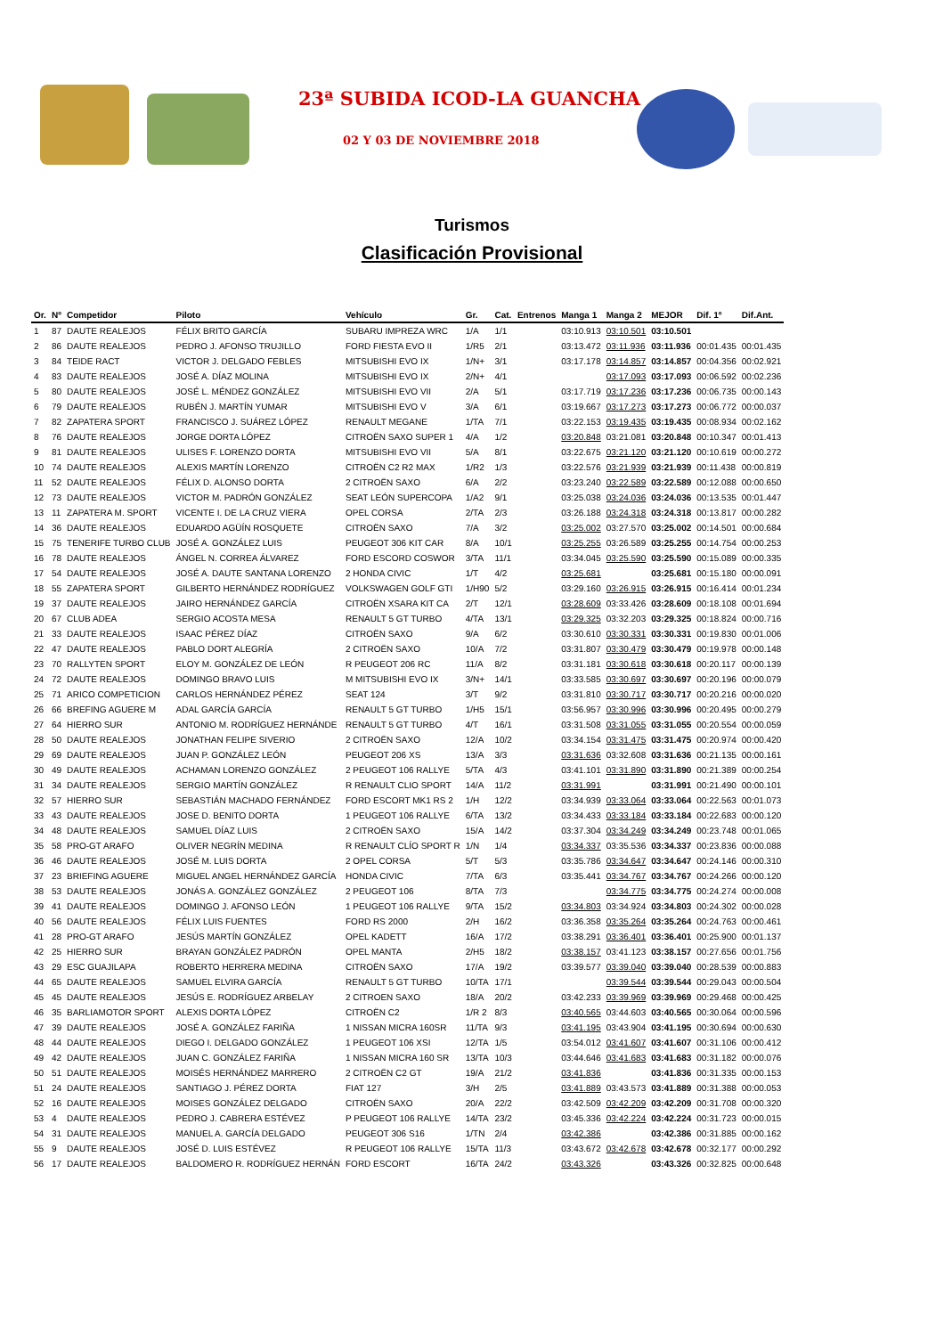23ª SUBIDA ICOD-LA GUANCHA
02 Y 03 DE NOVIEMBRE 2018
Turismos
Clasificación Provisional
| Or. | Nº | Competidor | Piloto | Vehículo | Gr. | Cat. | Entrenos | Manga 1 | Manga 2 | MEJOR | Dif. 1º | Dif.Ant. |
| --- | --- | --- | --- | --- | --- | --- | --- | --- | --- | --- | --- | --- |
| 1 | 87 | DAUTE REALEJOS | FÉLIX BRITO GARCÍA | SUBARU IMPREZA WRC | 1/A | 1/1 | | 03:10.913 | 03:10.501 | 03:10.501 | | |
| 2 | 86 | DAUTE REALEJOS | PEDRO J. AFONSO TRUJILLO | FORD FIESTA EVO II | 1/R5 | 2/1 | | 03:13.472 | 03:11.936 | 03:11.936 | 00:01.435 | 00:01.435 |
| 3 | 84 | TEIDE RACT | VICTOR J. DELGADO FEBLES | MITSUBISHI EVO IX | 1/N+ | 3/1 | | 03:17.178 | 03:14.857 | 03:14.857 | 00:04.356 | 00:02.921 |
| 4 | 83 | DAUTE REALEJOS | JOSÉ A. DÍAZ MOLINA | MITSUBISHI EVO IX | 2/N+ | 4/1 | | | 03:17.093 | 03:17.093 | 00:06.592 | 00:02.236 |
| 5 | 80 | DAUTE REALEJOS | JOSÉ L. MÉNDEZ GONZÁLEZ | MITSUBISHI EVO VII | 2/A | 5/1 | | 03:17.719 | 03:17.236 | 03:17.236 | 00:06.735 | 00:00.143 |
| 6 | 79 | DAUTE REALEJOS | RUBÉN J. MARTÍN YUMAR | MITSUBISHI EVO V | 3/A | 6/1 | | 03:19.667 | 03:17.273 | 03:17.273 | 00:06.772 | 00:00.037 |
| 7 | 82 | ZAPATERA SPORT | FRANCISCO J. SUÁREZ LÓPEZ | RENAULT MEGANE | 1/TA | 7/1 | | 03:22.153 | 03:19.435 | 03:19.435 | 00:08.934 | 00:02.162 |
| 8 | 76 | DAUTE REALEJOS | JORGE DORTA LÓPEZ | CITROËN SAXO SUPER 1 | 4/A | 1/2 | | 03:20.848 | 03:21.081 | 03:20.848 | 00:10.347 | 00:01.413 |
| 9 | 81 | DAUTE REALEJOS | ULISES F. LORENZO DORTA | MITSUBISHI EVO VII | 5/A | 8/1 | | 03:22.675 | 03:21.120 | 03:21.120 | 00:10.619 | 00:00.272 |
| 10 | 74 | DAUTE REALEJOS | ALEXIS MARTÍN LORENZO | CITROËN C2 R2 MAX | 1/R2 | 1/3 | | 03:22.576 | 03:21.939 | 03:21.939 | 00:11.438 | 00:00.819 |
| 11 | 52 | DAUTE REALEJOS | FÉLIX D. ALONSO DORTA | 2 CITROËN SAXO | 6/A | 2/2 | | 03:23.240 | 03:22.589 | 03:22.589 | 00:12.088 | 00:00.650 |
| 12 | 73 | DAUTE REALEJOS | VICTOR M. PADRÓN GONZÁLEZ | SEAT LEÓN SUPERCOPA | 1/A2 | 9/1 | | 03:25.038 | 03:24.036 | 03:24.036 | 00:13.535 | 00:01.447 |
| 13 | 11 | ZAPATERA M. SPORT | VICENTE I. DE LA CRUZ VIERA | OPEL CORSA | 2/TA | 2/3 | | 03:26.188 | 03:24.318 | 03:24.318 | 00:13.817 | 00:00.282 |
| 14 | 36 | DAUTE REALEJOS | EDUARDO AGÜÍN ROSQUETE | CITROËN SAXO | 7/A | 3/2 | | 03:25.002 | 03:27.570 | 03:25.002 | 00:14.501 | 00:00.684 |
| 15 | 75 | TENERIFE TURBO CLUB | JOSÉ A. GONZÁLEZ LUIS | PEUGEOT 306 KIT CAR | 8/A | 10/1 | | 03:25.255 | 03:26.589 | 03:25.255 | 00:14.754 | 00:00.253 |
| 16 | 78 | DAUTE REALEJOS | ÁNGEL N. CORREA ÁLVAREZ | FORD ESCORD COSWOR | 3/TA | 11/1 | | 03:34.045 | 03:25.590 | 03:25.590 | 00:15.089 | 00:00.335 |
| 17 | 54 | DAUTE REALEJOS | JOSÉ A. DAUTE SANTANA LORENZO | 2 HONDA CIVIC | 1/T | 4/2 | | 03:25.681 | | 03:25.681 | 00:15.180 | 00:00.091 |
| 18 | 55 | ZAPATERA SPORT | GILBERTO HERNÁNDEZ RODRÍGUEZ | VOLKSWAGEN GOLF GTI | 1/H90 | 5/2 | | 03:29.160 | 03:26.915 | 03:26.915 | 00:16.414 | 00:01.234 |
| 19 | 37 | DAUTE REALEJOS | JAIRO HERNÁNDEZ GARCÍA | CITROËN XSARA KIT CA | 2/T | 12/1 | | 03:28.609 | 03:33.426 | 03:28.609 | 00:18.108 | 00:01.694 |
| 20 | 67 | CLUB ADEA | SERGIO ACOSTA MESA | RENAULT 5 GT TURBO | 4/TA | 13/1 | | 03:29.325 | 03:32.203 | 03:29.325 | 00:18.824 | 00:00.716 |
| 21 | 33 | DAUTE REALEJOS | ISAAC PÉREZ DÍAZ | CITROËN SAXO | 9/A | 6/2 | | 03:30.610 | 03:30.331 | 03:30.331 | 00:19.830 | 00:01.006 |
| 22 | 47 | DAUTE REALEJOS | PABLO DORT ALEGRÍA | 2 CITROËN SAXO | 10/A | 7/2 | | 03:31.807 | 03:30.479 | 03:30.479 | 00:19.978 | 00:00.148 |
| 23 | 70 | RALLYTEN SPORT | ELOY M. GONZÁLEZ DE LEÓN | R PEUGEOT 206 RC | 11/A | 8/2 | | 03:31.181 | 03:30.618 | 03:30.618 | 00:20.117 | 00:00.139 |
| 24 | 72 | DAUTE REALEJOS | DOMINGO BRAVO LUIS | M MITSUBISHI EVO IX | 3/N+ | 14/1 | | 03:33.585 | 03:30.697 | 03:30.697 | 00:20.196 | 00:00.079 |
| 25 | 71 | ARICO COMPETICION | CARLOS HERNÁNDEZ PÉREZ | SEAT 124 | 3/T | 9/2 | | 03:31.810 | 03:30.717 | 03:30.717 | 00:20.216 | 00:00.020 |
| 26 | 66 | BREFING AGUERE M | ADAL GARCÍA GARCÍA | RENAULT 5 GT TURBO | 1/H5 | 15/1 | | 03:56.957 | 03:30.996 | 03:30.996 | 00:20.495 | 00:00.279 |
| 27 | 64 | HIERRO SUR | ANTONIO M. RODRÍGUEZ HERNÁNDE | RENAULT 5 GT TURBO | 4/T | 16/1 | | 03:31.508 | 03:31.055 | 03:31.055 | 00:20.554 | 00:00.059 |
| 28 | 50 | DAUTE REALEJOS | JONATHAN FELIPE SIVERIO | 2 CITROËN SAXO | 12/A | 10/2 | | 03:34.154 | 03:31.475 | 03:31.475 | 00:20.974 | 00:00.420 |
| 29 | 69 | DAUTE REALEJOS | JUAN P. GONZÁLEZ LEÓN | PEUGEOT 206 XS | 13/A | 3/3 | | 03:31.636 | 03:32.608 | 03:31.636 | 00:21.135 | 00:00.161 |
| 30 | 49 | DAUTE REALEJOS | ACHAMAN LORENZO GONZÁLEZ | 2 PEUGEOT 106 RALLYE | 5/TA | 4/3 | | 03:41.101 | 03:31.890 | 03:31.890 | 00:21.389 | 00:00.254 |
| 31 | 34 | DAUTE REALEJOS | SERGIO MARTÍN GONZÁLEZ | R RENAULT CLIO SPORT | 14/A | 11/2 | | 03:31.991 | | 03:31.991 | 00:21.490 | 00:00.101 |
| 32 | 57 | HIERRO SUR | SEBASTIÁN MACHADO FERNÁNDEZ | FORD ESCORT MK1 RS 2 | 1/H | 12/2 | | 03:34.939 | 03:33.064 | 03:33.064 | 00:22.563 | 00:01.073 |
| 33 | 43 | DAUTE REALEJOS | JOSE D. BENITO DORTA | 1 PEUGEOT 106 RALLYE | 6/TA | 13/2 | | 03:34.433 | 03:33.184 | 03:33.184 | 00:22.683 | 00:00.120 |
| 34 | 48 | DAUTE REALEJOS | SAMUEL DÍAZ LUIS | 2 CITROËN SAXO | 15/A | 14/2 | | 03:37.304 | 03:34.249 | 03:34.249 | 00:23.748 | 00:01.065 |
| 35 | 58 | PRO-GT ARAFO | OLIVER NEGRÍN MEDINA | R RENAULT CLÍO SPORT R | 1/N | 1/4 | | 03:34.337 | 03:35.536 | 03:34.337 | 00:23.836 | 00:00.088 |
| 36 | 46 | DAUTE REALEJOS | JOSÉ M. LUIS DORTA | 2 OPEL CORSA | 5/T | 5/3 | | 03:35.786 | 03:34.647 | 03:34.647 | 00:24.146 | 00:00.310 |
| 37 | 23 | BRIEFING AGUERE | MIGUEL ANGEL HERNÁNDEZ GARCÍA | HONDA CIVIC | 7/TA | 6/3 | | 03:35.441 | 03:34.767 | 03:34.767 | 00:24.266 | 00:00.120 |
| 38 | 53 | DAUTE REALEJOS | JONÁS A. GONZÁLEZ GONZÁLEZ | 2 PEUGEOT 106 | 8/TA | 7/3 | | | 03:34.775 | 03:34.775 | 00:24.274 | 00:00.008 |
| 39 | 41 | DAUTE REALEJOS | DOMINGO J. AFONSO LEÓN | 1 PEUGEOT 106 RALLYE | 9/TA | 15/2 | | 03:34.803 | 03:34.924 | 03:34.803 | 00:24.302 | 00:00.028 |
| 40 | 56 | DAUTE REALEJOS | FÉLIX LUIS FUENTES | FORD RS 2000 | 2/H | 16/2 | | 03:36.358 | 03:35.264 | 03:35.264 | 00:24.763 | 00:00.461 |
| 41 | 28 | PRO-GT ARAFO | JESÚS MARTÍN GONZÁLEZ | OPEL KADETT | 16/A | 17/2 | | 03:38.291 | 03:36.401 | 03:36.401 | 00:25.900 | 00:01.137 |
| 42 | 25 | HIERRO SUR | BRAYAN GONZÁLEZ PADRÓN | OPEL MANTA | 2/H5 | 18/2 | | 03:38.157 | 03:41.123 | 03:38.157 | 00:27.656 | 00:01.756 |
| 43 | 29 | ESC GUAJILAPA | ROBERTO HERRERA MEDINA | CITROËN SAXO | 17/A | 19/2 | | 03:39.577 | 03:39.040 | 03:39.040 | 00:28.539 | 00:00.883 |
| 44 | 65 | DAUTE REALEJOS | SAMUEL ELVIRA GARCÍA | RENAULT 5 GT TURBO | 10/TA | 17/1 | | | 03:39.544 | 03:39.544 | 00:29.043 | 00:00.504 |
| 45 | 45 | DAUTE REALEJOS | JESÚS E. RODRÍGUEZ ARBELAY | 2 CITROEN SAXO | 18/A | 20/2 | | 03:42.233 | 03:39.969 | 03:39.969 | 00:29.468 | 00:00.425 |
| 46 | 35 | BARLIAMOTOR SPORT | ALEXIS DORTA LÓPEZ | CITROËN C2 | 1/R 2 | 8/3 | | 03:40.565 | 03:44.603 | 03:40.565 | 00:30.064 | 00:00.596 |
| 47 | 39 | DAUTE REALEJOS | JOSÉ A. GONZÁLEZ FARIÑA | 1 NISSAN MICRA 160SR | 11/TA | 9/3 | | 03:41.195 | 03:43.904 | 03:41.195 | 00:30.694 | 00:00.630 |
| 48 | 44 | DAUTE REALEJOS | DIEGO I. DELGADO GONZÁLEZ | 1 PEUGEOT 106 XSI | 12/TA | 1/5 | | 03:54.012 | 03:41.607 | 03:41.607 | 00:31.106 | 00:00.412 |
| 49 | 42 | DAUTE REALEJOS | JUAN C. GONZÁLEZ FARIÑA | 1 NISSAN MICRA 160 SR | 13/TA | 10/3 | | 03:44.646 | 03:41.683 | 03:41.683 | 00:31.182 | 00:00.076 |
| 50 | 51 | DAUTE REALEJOS | MOISÉS HERNÁNDEZ MARRERO | 2 CITROËN C2 GT | 19/A | 21/2 | | 03:41.836 | | 03:41.836 | 00:31.335 | 00:00.153 |
| 51 | 24 | DAUTE REALEJOS | SANTIAGO J. PÉREZ DORTA | FIAT 127 | 3/H | 2/5 | | 03:41.889 | 03:43.573 | 03:41.889 | 00:31.388 | 00:00.053 |
| 52 | 16 | DAUTE REALEJOS | MOISES GONZÁLEZ DELGADO | CITROËN SAXO | 20/A | 22/2 | | 03:42.509 | 03:42.209 | 03:42.209 | 00:31.708 | 00:00.320 |
| 53 | 4 | DAUTE REALEJOS | PEDRO J. CABRERA ESTÉVEZ | P PEUGEOT 106 RALLYE | 14/TA | 23/2 | | 03:45.336 | 03:42.224 | 03:42.224 | 00:31.723 | 00:00.015 |
| 54 | 31 | DAUTE REALEJOS | MANUEL A. GARCÍA DELGADO | PEUGEOT 306 S16 | 1/TN | 2/4 | | 03:42.386 | | 03:42.386 | 00:31.885 | 00:00.162 |
| 55 | 9 | DAUTE REALEJOS | JOSÉ D. LUIS ESTÉVEZ | R PEUGEOT 106 RALLYE | 15/TA | 11/3 | | 03:43.672 | 03:42.678 | 03:42.678 | 00:32.177 | 00:00.292 |
| 56 | 17 | DAUTE REALEJOS | BALDOMERO R. RODRÍGUEZ HERNÁN | FORD ESCORT | 16/TA | 24/2 | | 03:43.326 | | 03:43.326 | 00:32.825 | 00:00.648 |